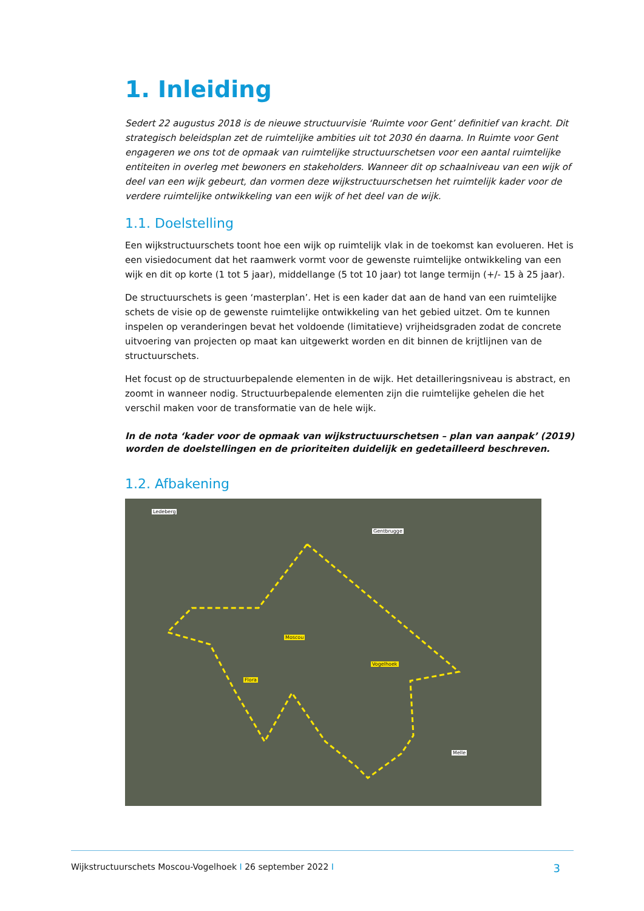1. Inleiding
Sedert 22 augustus 2018 is de nieuwe structuurvisie ‘Ruimte voor Gent’ definitief van kracht. Dit strategisch beleidsplan zet de ruimtelijke ambities uit tot 2030 én daarna. In Ruimte voor Gent engageren we ons tot de opmaak van ruimtelijke structuurschetsen voor een aantal ruimtelijke entiteiten in overleg met bewoners en stakeholders. Wanneer dit op schaalniveau van een wijk of deel van een wijk gebeurt, dan vormen deze wijkstructuurschetsen het ruimtelijk kader voor de verdere ruimtelijke ontwikkeling van een wijk of het deel van de wijk.
1.1. Doelstelling
Een wijkstructuurschets toont hoe een wijk op ruimtelijk vlak in de toekomst kan evolueren. Het is een visiedocument dat het raamwerk vormt voor de gewenste ruimtelijke ontwikkeling van een wijk en dit op korte (1 tot 5 jaar), middellange (5 tot 10 jaar) tot lange termijn (+/- 15 à 25 jaar).
De structuurschets is geen ‘masterplan’. Het is een kader dat aan de hand van een ruimtelijke schets de visie op de gewenste ruimtelijke ontwikkeling van het gebied uitzet. Om te kunnen inspelen op veranderingen bevat het voldoende (limitatieve) vrijheidsgraden zodat de concrete uitvoering van projecten op maat kan uitgewerkt worden en dit binnen de krijtlijnen van de structuurschets.
Het focust op de structuurbepalende elementen in de wijk. Het detailleringsniveau is abstract, en zoomt in wanneer nodig. Structuurbepalende elementen zijn die ruimtelijke gehelen die het verschil maken voor de transformatie van de hele wijk.
In de nota ‘kader voor de opmaak van wijkstructuurschetsen – plan van aanpak’ (2019) worden de doelstellingen en de prioriteiten duidelijk en gedetailleerd beschreven.
1.2. Afbakening
Ledeberg
Gentbrugge
Moscou
Vogelhoek
Flora
Melle
Wijkstructuurschets Moscou-Vogelhoek I 26 september 2022 I 3